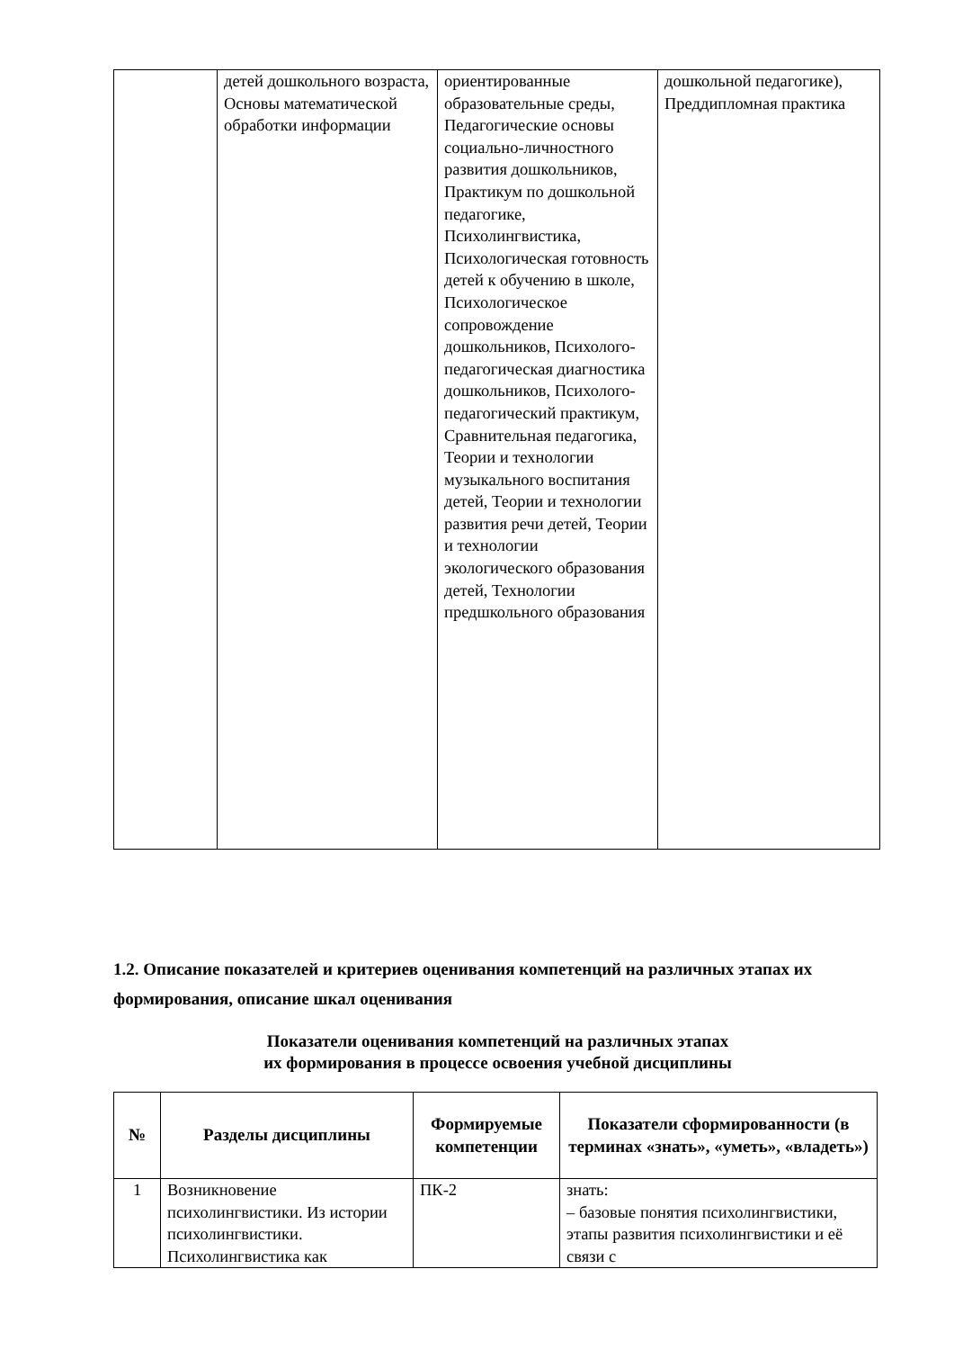| | детей дошкольного возраста, Основы математической обработки информации | ориентированные образовательные среды, Педагогические основы социально-личностного развития дошкольников, Практикум по дошкольной педагогике, Психолингвистика, Психологическая готовность детей к обучению в школе, Психологическое сопровождение дошкольников, Психолого-педагогическая диагностика дошкольников, Психолого-педагогический практикум, Сравнительная педагогика, Теории и технологии музыкального воспитания детей, Теории и технологии развития речи детей, Теории и технологии экологического образования детей, Технологии предшкольного образования | дошкольной педагогике), Преддипломная практика |
1.2. Описание показателей и критериев оценивания компетенций на различных этапах их формирования, описание шкал оценивания
Показатели оценивания компетенций на различных этапах
их формирования в процессе освоения учебной дисциплины
| № | Разделы дисциплины | Формируемые компетенции | Показатели сформированности (в терминах «знать», «уметь», «владеть») |
| --- | --- | --- | --- |
| 1 | Возникновение психолингвистики. Из истории психолингвистики. Психолингвистика как | ПК-2 | знать: – базовые понятия психолингвистики, этапы развития психолингвистики и её связи с |